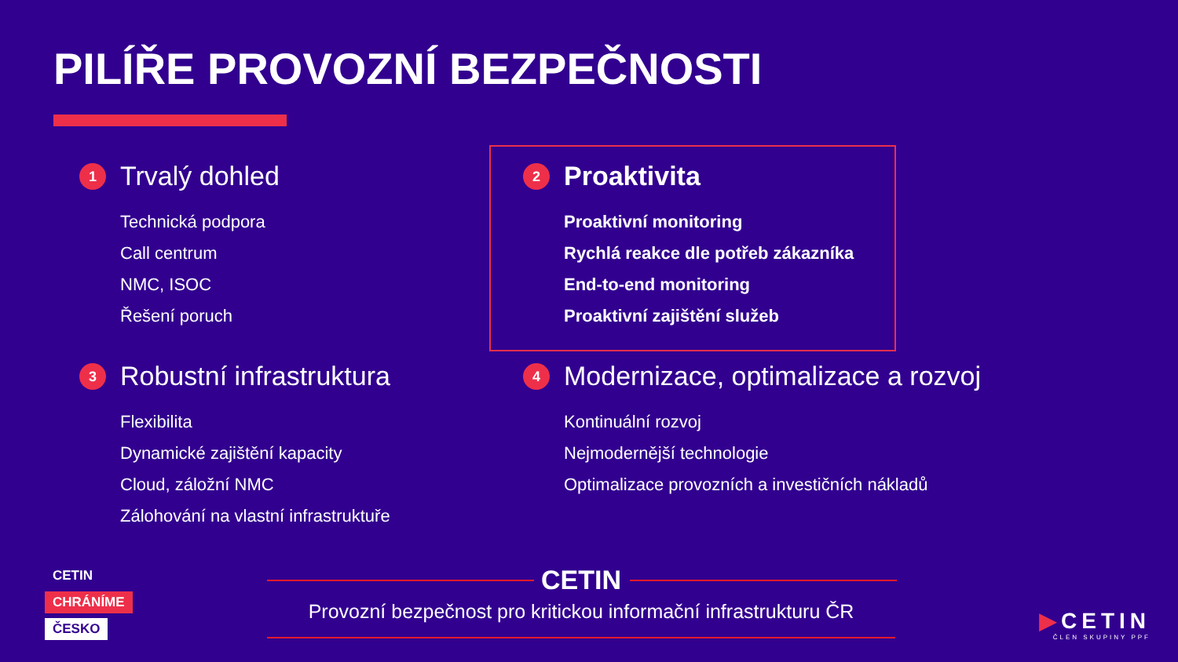PILÍŘE PROVOZNÍ BEZPEČNOSTI
1 Trvalý dohled
Technická podpora
Call centrum
NMC, ISOC
Řešení poruch
2 Proaktivita
Proaktivní monitoring
Rychlá reakce dle potřeb zákazníka
End-to-end monitoring
Proaktivní zajištění služeb
3 Robustní infrastruktura
Flexibilita
Dynamické zajištění kapacity
Cloud, záložní NMC
Zálohování na vlastní infrastruktuře
4 Modernizace, optimalizace a rozvoj
Kontinuální rozvoj
Nejmodernější technologie
Optimalizace provozních a investičních nákladů
CETIN
CHRÁNÍME
ČESKO
CETIN
Provozní bezpečnost pro kritickou informační infrastrukturu ČR
▶CETIN
ČLEN SKUPINY PPF